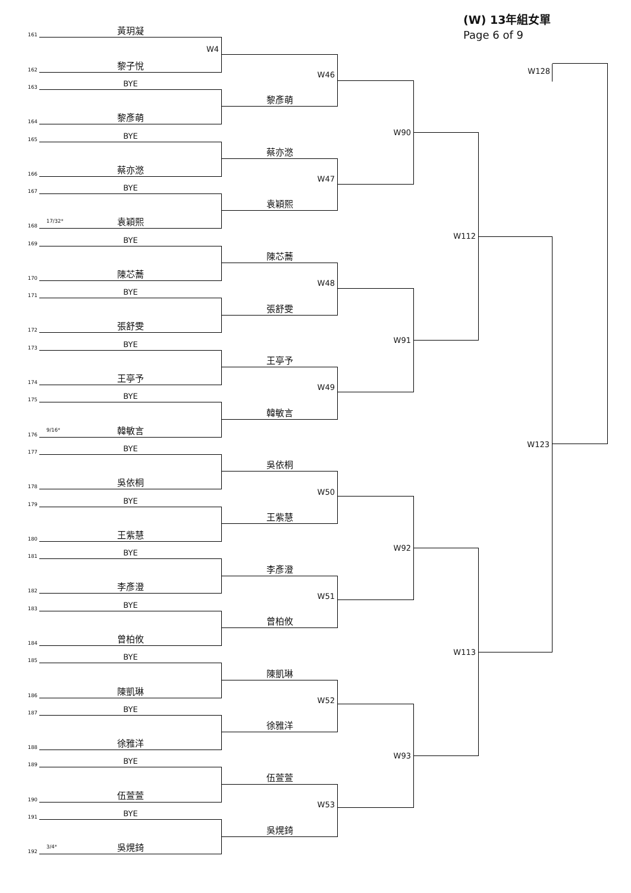(W) 13年組女單
Page 6 of 9
161
黃玥凝
162
W4
黎子悅
163
BYE
164
黎彥萌
165
BYE
166
蔡亦滺
167
BYE
168
17/32*
袁穎熙
169
BYE
170
陳芯蕎
171
BYE
172
張舒雯
173
BYE
174
王亭予
175
BYE
176
9/16*
韓敏言
177
BYE
178
吳依桐
179
BYE
180
王紫慧
181
BYE
182
李彥澄
183
BYE
184
曾柏攸
185
BYE
186
陳凱琳
187
BYE
188
徐雅洋
189
BYE
190
伍萱萱
191
BYE
192
3/4*
吳熀錡
W46
黎彥萌
蔡亦滺
W47
袁穎熙
陳芯蕎
W48
張舒雯
王亭予
W49
韓敏言
吳依桐
W50
王紫慧
李彥澄
W51
曾柏攸
陳凱琳
W52
徐雅洋
伍萱萱
W53
吳熀錡
W90
W91
W92
W93
W112
W113
W128
W123